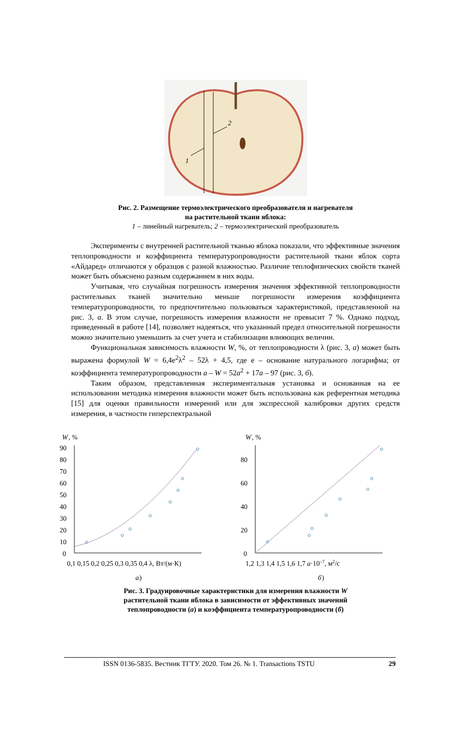2
1
Рис. 2. Размещение термоэлектрического преобразователя и нагревателя
на растительной ткани яблока:
1 – линейный нагреватель; 2 – термоэлектрический преобразователь
Эксперименты с внутренней растительной тканью яблока показали, что эффективные значения теплопроводности и коэффициента температуропроводности растительной ткани яблок сорта «Айдаред» отличаются у образцов с разной влажностью. Различие теплофизических свойств тканей может быть объяснено разным содержанием в них воды.
Учитывая, что случайная погрешность измерения значения эффективной теплопроводности растительных тканей значительно меньше погрешности измерения коэффициента температуропроводности, то предпочтительно пользоваться характеристикой, представленной на рис. 3, а. В этом случае, погрешность измерения влажности не превысит 7 %. Однако подход, приведенный в работе [14], позволяет надеяться, что указанный предел относительной погрешности можно значительно уменьшить за счет учета и стабилизации влияющих величин.
Функциональная зависимость влажности W, %, от теплопроводности λ (рис. 3, а) может быть выражена формулой W = 6,4e<sup>2</sup>λ<sup>2</sup> – 52λ + 4,5, где e – основание натурального логарифма; от коэффициента температуропроводности a – W = 52a<sup>2</sup> + 17a – 97 (рис. 3, б).
Таким образом, представленная экспериментальная установка и основанная на ее использовании методика измерения влажности может быть использована как референтная методика [15] для оценки правильности измерений или для экспрессной калибровки других средств измерения, в частности гиперспектральной
W
, %
90
80
70
60
50
40
30
20
10
0
0,1 0,15 0,2 0,25 0,3 0,35 0,4 λ, Вт/(м·К)
а
)
W
, %
80
60
40
20
0
1,2 1,3 1,4 1,5 1,6 1,7 a·10–7, м2/с
б
)
Рис. 3. Градуировочные характеристики для измерения влажности W
растительной ткани яблока в зависимости от эффективных значений
теплопроводности (а) и коэффициента температуропроводности (б)
ISSN 0136-5835. Вестник ТГТУ. 2020. Том 26. № 1. Transactions TSTU 29